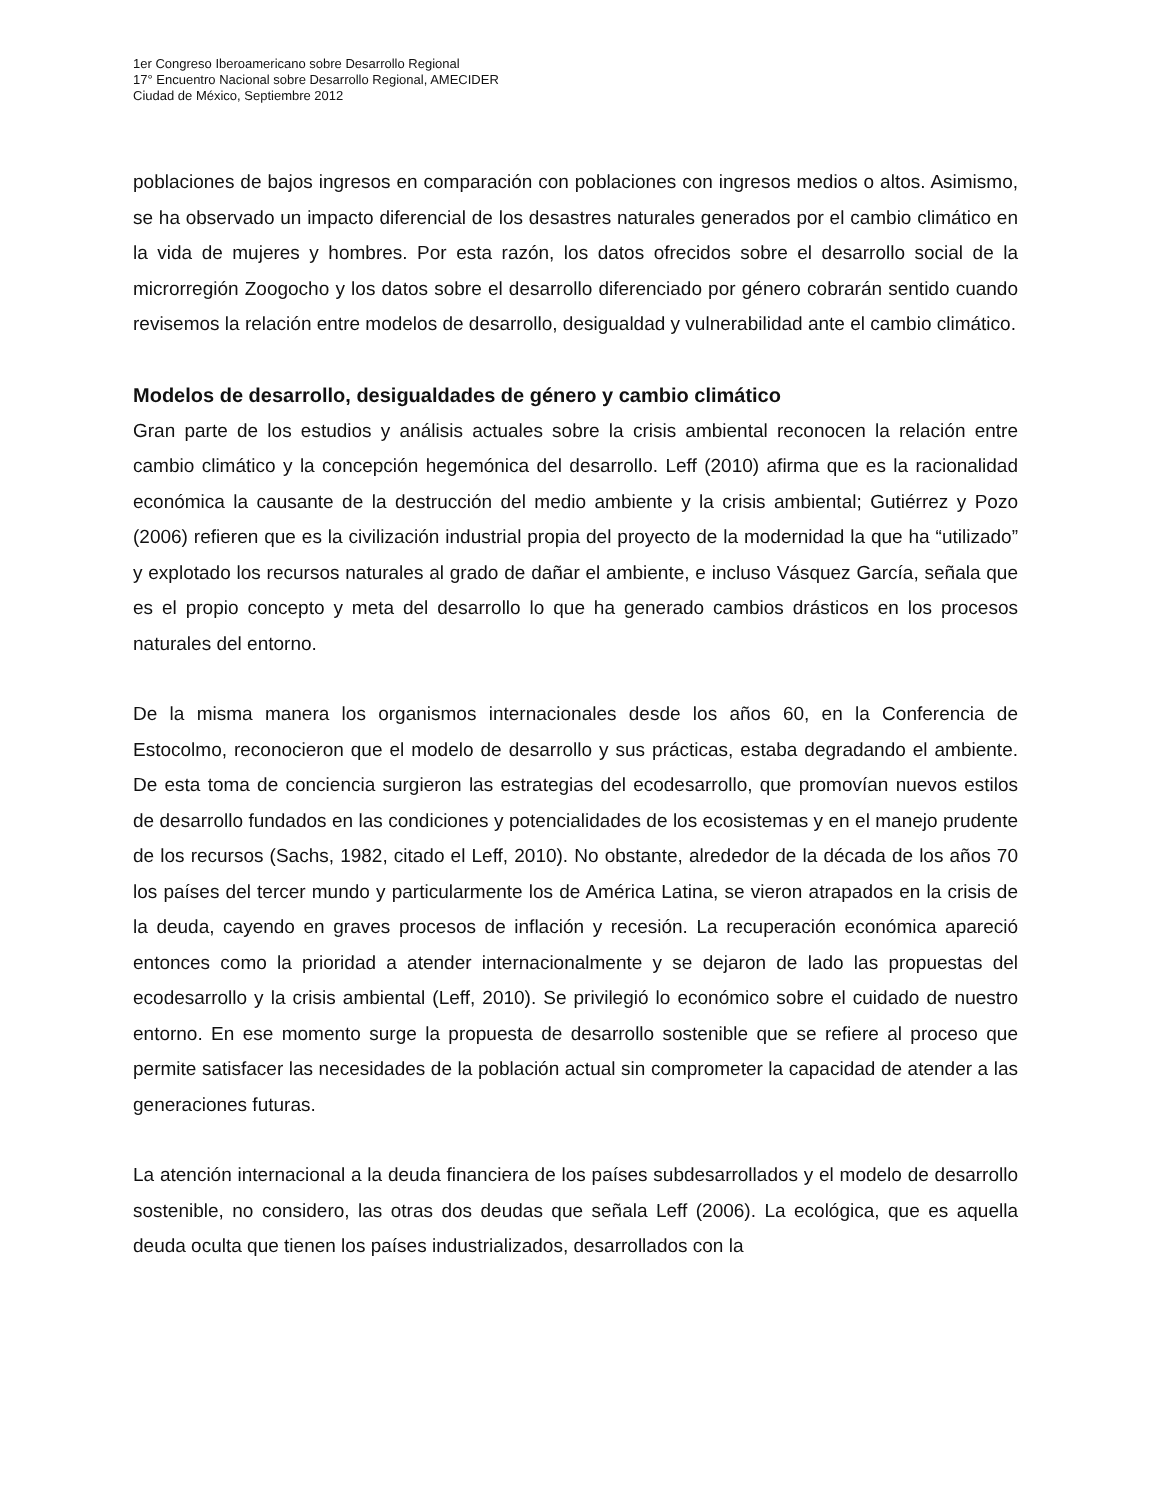1er Congreso Iberoamericano sobre Desarrollo Regional
17° Encuentro Nacional sobre Desarrollo Regional, AMECIDER
Ciudad de México, Septiembre 2012
poblaciones de bajos ingresos en comparación con poblaciones con ingresos medios o altos. Asimismo, se ha observado un impacto diferencial de los desastres naturales generados por el cambio climático en la vida de mujeres y hombres. Por esta razón, los datos ofrecidos sobre el desarrollo social de la microrregión Zoogocho y los datos sobre el desarrollo diferenciado por género cobrarán sentido cuando revisemos la relación entre modelos de desarrollo, desigualdad y vulnerabilidad ante el cambio climático.
Modelos de desarrollo, desigualdades de género y cambio climático
Gran parte de los estudios y análisis actuales sobre la crisis ambiental reconocen la relación entre cambio climático y la concepción hegemónica del desarrollo. Leff (2010) afirma que es la racionalidad económica la causante de la destrucción del medio ambiente y la crisis ambiental; Gutiérrez y Pozo (2006) refieren que es la civilización industrial propia del proyecto de la modernidad la que ha “utilizado” y explotado los recursos naturales al grado de dañar el ambiente, e incluso Vásquez García, señala que es el propio concepto y meta del desarrollo lo que ha generado cambios drásticos en los procesos naturales del entorno.
De la misma manera los organismos internacionales desde los años 60, en la Conferencia de Estocolmo, reconocieron que el modelo de desarrollo y sus prácticas, estaba degradando el ambiente. De esta toma de conciencia surgieron las estrategias del ecodesarrollo, que promovían nuevos estilos de desarrollo fundados en las condiciones y potencialidades de los ecosistemas y en el manejo prudente de los recursos (Sachs, 1982, citado el Leff, 2010). No obstante, alrededor de la década de los años 70 los países del tercer mundo y particularmente los de América Latina, se vieron atrapados en la crisis de la deuda, cayendo en graves procesos de inflación y recesión. La recuperación económica apareció entonces como la prioridad a atender internacionalmente y se dejaron de lado las propuestas del ecodesarrollo y la crisis ambiental (Leff, 2010). Se privilegió lo económico sobre el cuidado de nuestro entorno. En ese momento surge la propuesta de desarrollo sostenible que se refiere al proceso que permite satisfacer las necesidades de la población actual sin comprometer la capacidad de atender a las generaciones futuras.
La atención internacional a la deuda financiera de los países subdesarrollados y el modelo de desarrollo sostenible, no considero, las otras dos deudas que señala Leff (2006). La ecológica, que es aquella deuda oculta que tienen los países industrializados, desarrollados con la